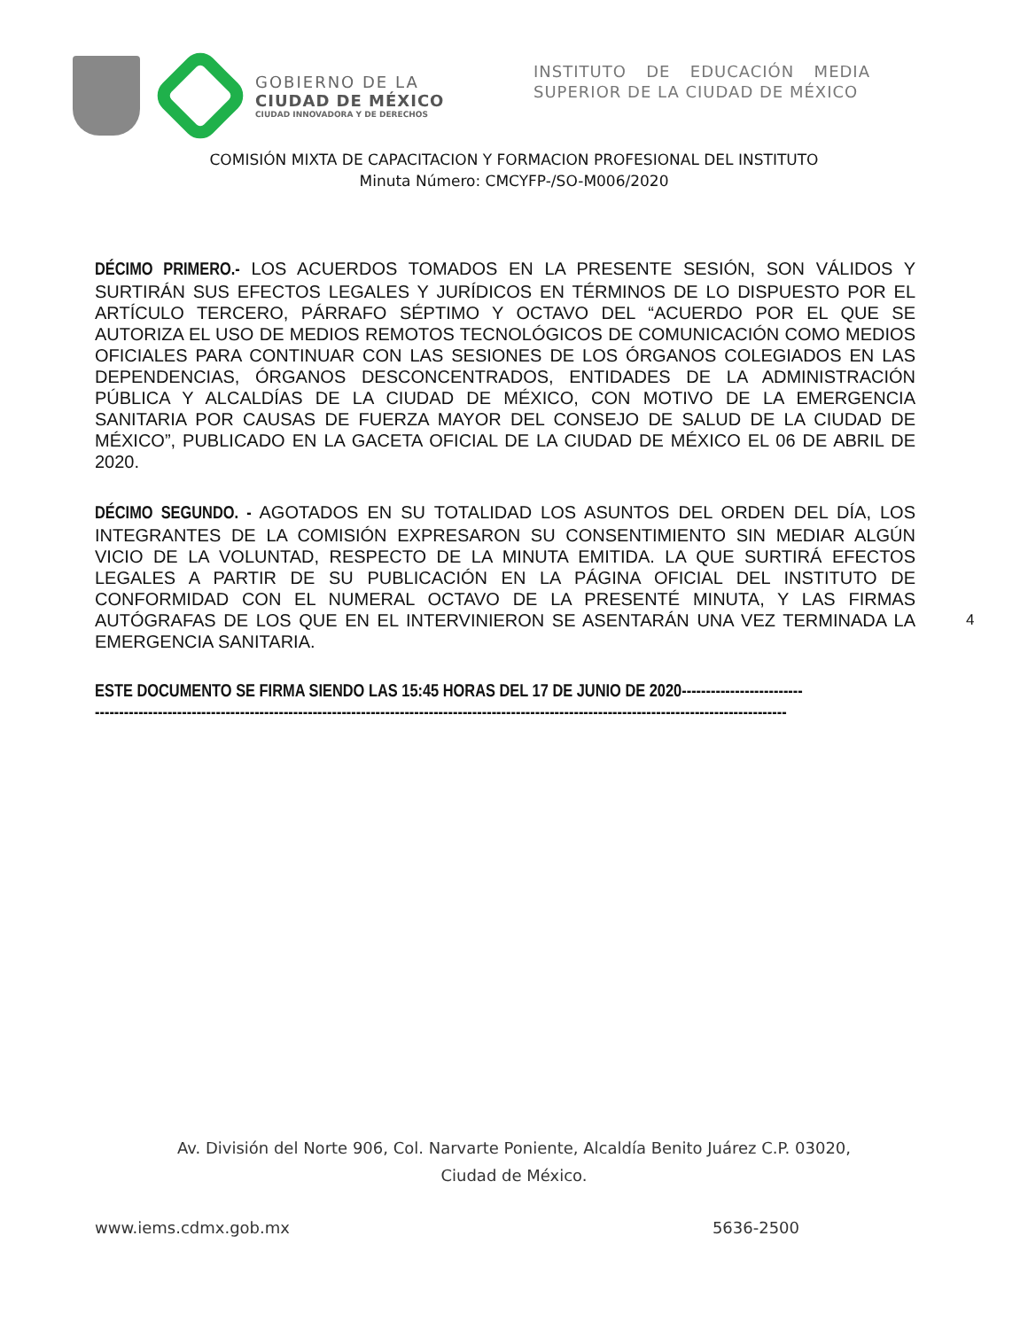GOBIERNO DE LA
CIUDAD DE MÉXICO
CIUDAD INNOVADORA Y DE DERECHOS
INSTITUTO DE EDUCACIÓN MEDIA SUPERIOR DE LA CIUDAD DE MÉXICO
COMISIÓN MIXTA DE CAPACITACION Y FORMACION PROFESIONAL DEL INSTITUTO
Minuta Número: CMCYFP-/SO-M006/2020
DÉCIMO PRIMERO.- LOS ACUERDOS TOMADOS EN LA PRESENTE SESIÓN, SON VÁLIDOS Y SURTIRÁN SUS EFECTOS LEGALES Y JURÍDICOS EN TÉRMINOS DE LO DISPUESTO POR EL ARTÍCULO TERCERO, PÁRRAFO SÉPTIMO Y OCTAVO DEL “ACUERDO POR EL QUE SE AUTORIZA EL USO DE MEDIOS REMOTOS TECNOLÓGICOS DE COMUNICACIÓN COMO MEDIOS OFICIALES PARA CONTINUAR CON LAS SESIONES DE LOS ÓRGANOS COLEGIADOS EN LAS DEPENDENCIAS, ÓRGANOS DESCONCENTRADOS, ENTIDADES DE LA ADMINISTRACIÓN PÚBLICA Y ALCALDÍAS DE LA CIUDAD DE MÉXICO, CON MOTIVO DE LA EMERGENCIA SANITARIA POR CAUSAS DE FUERZA MAYOR DEL CONSEJO DE SALUD DE LA CIUDAD DE MÉXICO”, PUBLICADO EN LA GACETA OFICIAL DE LA CIUDAD DE MÉXICO EL 06 DE ABRIL DE 2020.
DÉCIMO SEGUNDO. - AGOTADOS EN SU TOTALIDAD LOS ASUNTOS DEL ORDEN DEL DÍA, LOS INTEGRANTES DE LA COMISIÓN EXPRESARON SU CONSENTIMIENTO SIN MEDIAR ALGÚN VICIO DE LA VOLUNTAD, RESPECTO DE LA MINUTA EMITIDA. LA QUE SURTIRÁ EFECTOS LEGALES A PARTIR DE SU PUBLICACIÓN EN LA PÁGINA OFICIAL DEL INSTITUTO DE CONFORMIDAD CON EL NUMERAL OCTAVO DE LA PRESENTÉ MINUTA, Y LAS FIRMAS AUTÓGRAFAS DE LOS QUE EN EL INTERVINIERON SE ASENTARÁN UNA VEZ TERMINADA LA EMERGENCIA SANITARIA.
ESTE DOCUMENTO SE FIRMA SIENDO LAS 15:45 HORAS DEL 17 DE JUNIO DE 2020-------------------------
-----------------------------------------------------------------------------------------------------------------------------------------------
4
Av. División del Norte 906, Col. Narvarte Poniente, Alcaldía Benito Juárez C.P. 03020,
Ciudad de México.
www.iems.cdmx.gob.mx 5636-2500